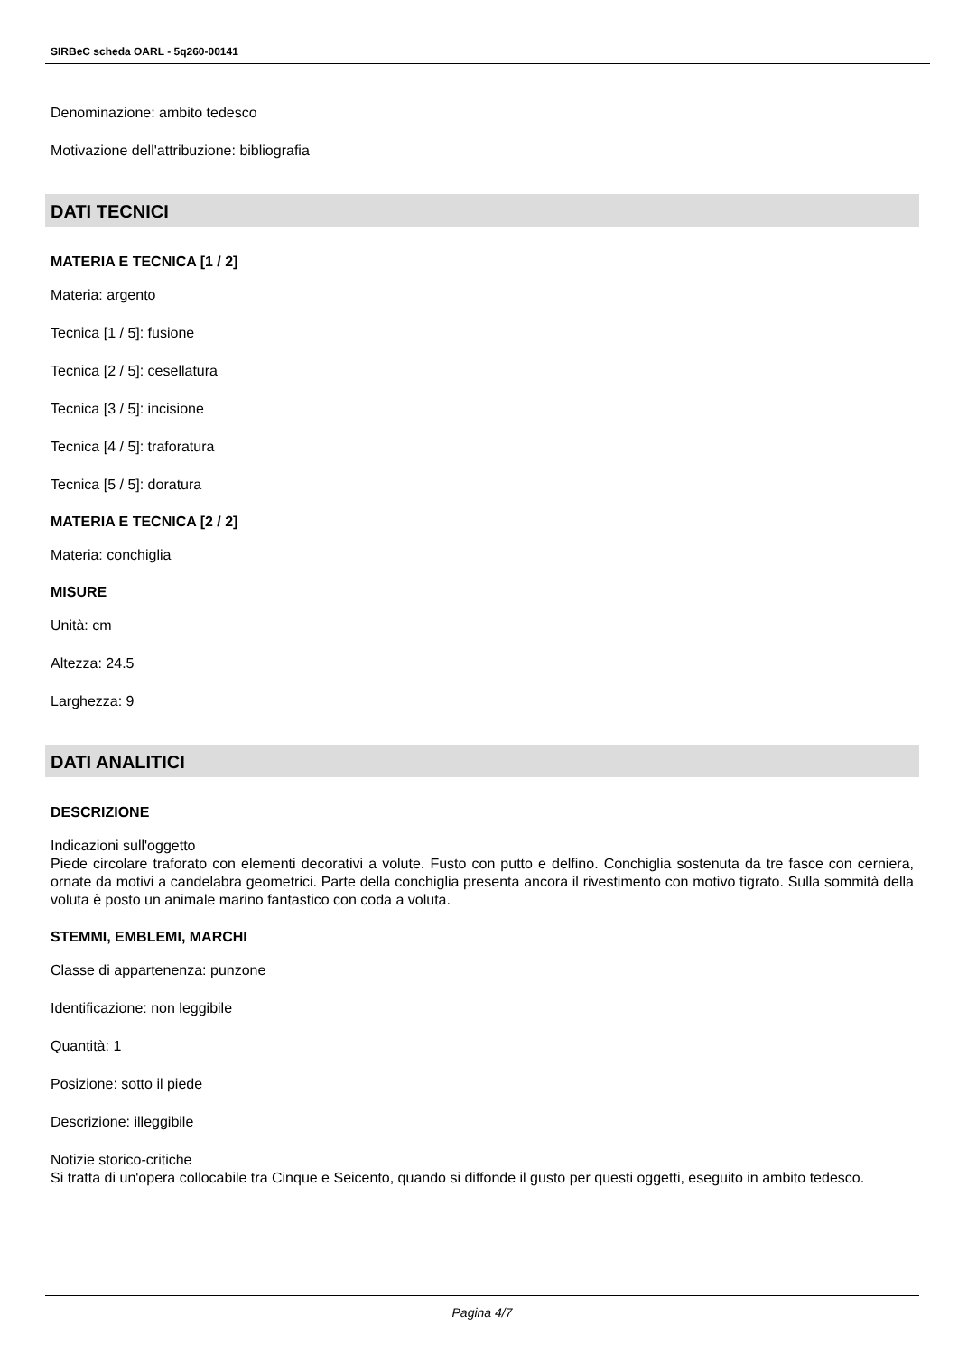SIRBeC scheda OARL - 5q260-00141
Denominazione: ambito tedesco
Motivazione dell'attribuzione: bibliografia
DATI TECNICI
MATERIA E TECNICA [1 / 2]
Materia: argento
Tecnica [1 / 5]: fusione
Tecnica [2 / 5]: cesellatura
Tecnica [3 / 5]: incisione
Tecnica [4 / 5]: traforatura
Tecnica [5 / 5]: doratura
MATERIA E TECNICA [2 / 2]
Materia: conchiglia
MISURE
Unità: cm
Altezza: 24.5
Larghezza: 9
DATI ANALITICI
DESCRIZIONE
Indicazioni sull'oggetto
Piede circolare traforato con elementi decorativi a volute. Fusto con putto e delfino. Conchiglia sostenuta da tre fasce con cerniera, ornate da motivi a candelabra geometrici. Parte della conchiglia presenta ancora il rivestimento con motivo tigrato. Sulla sommità della voluta è posto un animale marino fantastico con coda a voluta.
STEMMI, EMBLEMI, MARCHI
Classe di appartenenza: punzone
Identificazione: non leggibile
Quantità: 1
Posizione: sotto il piede
Descrizione: illeggibile
Notizie storico-critiche
Si tratta di un'opera collocabile tra Cinque e Seicento, quando si diffonde il gusto per questi oggetti, eseguito in ambito tedesco.
Pagina 4/7